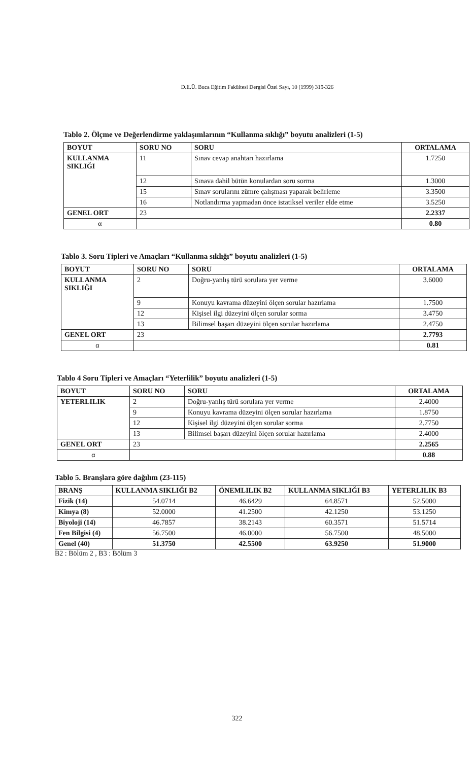D.E.Ü. Buca Eğitim Fakültesi Dergisi Özel Sayı, 10 (1999) 319-326
Tablo 2. Ölçme ve Değerlendirme yaklaşımlarının “Kullanma sıklığı” boyutu analizleri (1-5)
| BOYUT | SORU NO | SORU | ORTALAMA |
| --- | --- | --- | --- |
| KULLANMA SIKLIĞI | 11 | Sınav cevap anahtarı hazırlama | 1.7250 |
| | 12 | Sınava dahil bütün konulardan soru sorma | 1.3000 |
| | 15 | Sınav sorularını zümre çalışması yaparak belirleme | 3.3500 |
| | 16 | Notlandırma yapmadan önce istatiksel veriler elde etme | 3.5250 |
| GENEL ORT | 23 | | 2.2337 |
| α | | | 0.80 |
Tablo 3. Soru Tipleri ve Amaçları “Kullanma sıklığı” boyutu analizleri (1-5)
| BOYUT | SORU NO | SORU | ORTALAMA |
| --- | --- | --- | --- |
| KULLANMA SIKLIĞI | 2 | Doğru-yanlış türü sorulara yer verme | 3.6000 |
| | 9 | Konuyu kavrama düzeyini ölçen sorular hazırlama | 1.7500 |
| | 12 | Kişisel ilgi düzeyini ölçen sorular sorma | 3.4750 |
| | 13 | Bilimsel başarı düzeyini ölçen sorular hazırlama | 2.4750 |
| GENEL ORT | 23 | | 2.7793 |
| α | | | 0.81 |
Tablo 4 Soru Tipleri ve Amaçları “Yeterlilik” boyutu analizleri (1-5)
| BOYUT | SORU NO | SORU | ORTALAMA |
| --- | --- | --- | --- |
| YETERLILIK | 2 | Doğru-yanlış türü sorulara yer verme | 2.4000 |
| | 9 | Konuyu kavrama düzeyini ölçen sorular hazırlama | 1.8750 |
| | 12 | Kişisel ilgi düzeyini ölçen sorular sorma | 2.7750 |
| | 13 | Bilimsel başarı düzeyini ölçen sorular hazırlama | 2.4000 |
| GENEL ORT | 23 | | 2.2565 |
| α | | | 0.88 |
Tablo 5. Branşlara göre dağılım (23-115)
| BRANŞ | KULLANMA SIKLIĞI B2 | ÖNEMLILIK B2 | KULLANMA SIKLIĞI B3 | YETERLILIK B3 |
| --- | --- | --- | --- | --- |
| Fizik (14) | 54.0714 | 46.6429 | 64.8571 | 52.5000 |
| Kimya (8) | 52.0000 | 41.2500 | 42.1250 | 53.1250 |
| Biyoloji (14) | 46.7857 | 38.2143 | 60.3571 | 51.5714 |
| Fen Bilgisi (4) | 56.7500 | 46.0000 | 56.7500 | 48.5000 |
| Genel (40) | 51.3750 | 42.5500 | 63.9250 | 51.9000 |
B2 : Bölüm 2 , B3 : Bölüm 3
322